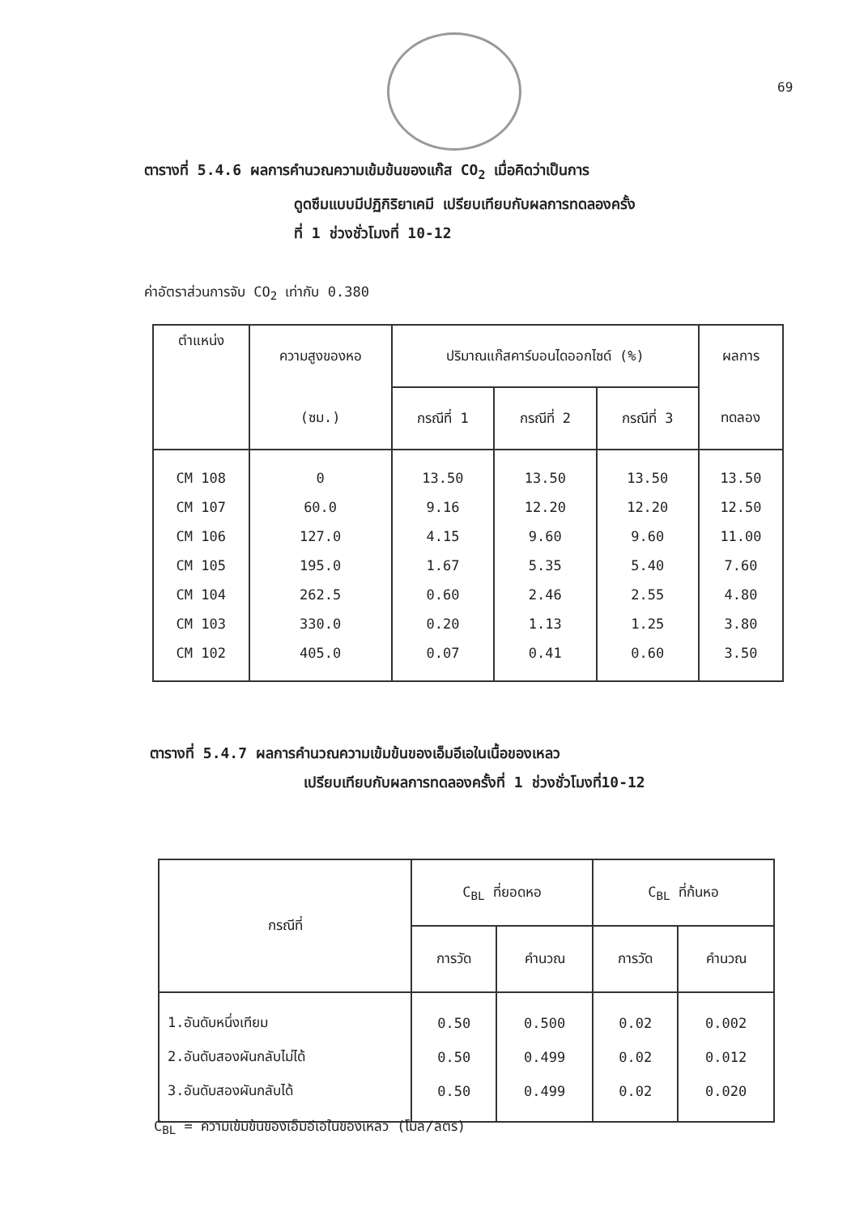69
ตารางที่ 5.4.6 ผลการคำนวณความเข้มข้นของแก๊ส CO<sub>2</sub> เมื่อคิดว่าเป็นการ
ดูดซึมแบบมีปฏิกิริยาเคมี เปรียบเทียบกับผลการทดลองครั้ง
ที่ 1 ช่วงชั่วโมงที่ 10-12
ค่าอัตราส่วนการจับ CO<sub>2</sub> เท่ากับ 0.380
| ตำแหน่ง | ความสูงของหอ | ปริมาณแก๊สคาร์บอนไดออกไซด์ (%) | | | ผลการ |
| --- | --- | --- | --- | --- | --- |
| | (ซม.) | กรณีที่ 1 | กรณีที่ 2 | กรณีที่ 3 | ทดลอง |
| CM 108 | 0 | 13.50 | 13.50 | 13.50 | 13.50 |
| CM 107 | 60.0 | 9.16 | 12.20 | 12.20 | 12.50 |
| CM 106 | 127.0 | 4.15 | 9.60 | 9.60 | 11.00 |
| CM 105 | 195.0 | 1.67 | 5.35 | 5.40 | 7.60 |
| CM 104 | 262.5 | 0.60 | 2.46 | 2.55 | 4.80 |
| CM 103 | 330.0 | 0.20 | 1.13 | 1.25 | 3.80 |
| CM 102 | 405.0 | 0.07 | 0.41 | 0.60 | 3.50 |
ตารางที่ 5.4.7 ผลการคำนวณความเข้มข้นของเอ็มอีเอในเนื้อของเหลว
เปรียบเทียบกับผลการทดลองครั้งที่ 1 ช่วงชั่วโมงที่10-12
| กรณีที่ | C<sub>BL</sub> ที่ยอดหอ | | C<sub>BL</sub> ที่ก้นหอ | |
| --- | --- | --- | --- | --- |
| | การวัด | คำนวณ | การวัด | คำนวณ |
| 1.อันดับหนึ่งเทียม | 0.50 | 0.500 | 0.02 | 0.002 |
| 2.อันดับสองผันกลับไม่ได้ | 0.50 | 0.499 | 0.02 | 0.012 |
| 3.อันดับสองผันกลับได้ | 0.50 | 0.499 | 0.02 | 0.020 |
C<sub>BL</sub> = ความเข้มข้นของเอ็มอีเอในของเหลว (โมล/ลิตร)